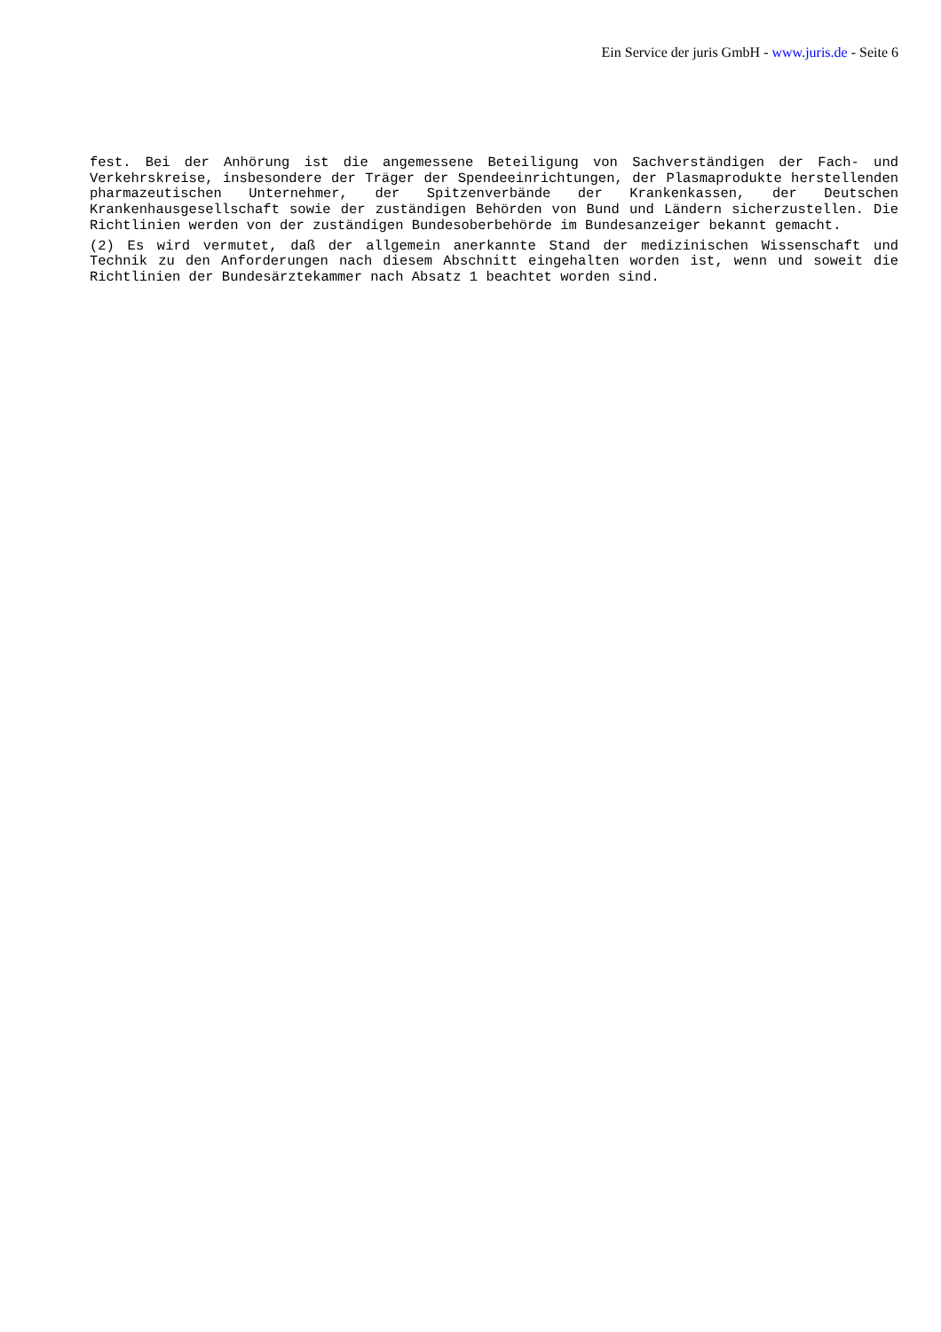Ein Service der juris GmbH - www.juris.de - Seite 6
fest. Bei der Anhörung ist die angemessene Beteiligung von Sachverständigen der Fach- und Verkehrskreise, insbesondere der Träger der Spendeeinrichtungen, der Plasmaprodukte herstellenden pharmazeutischen Unternehmer, der Spitzenverbände der Krankenkassen, der Deutschen Krankenhausgesellschaft sowie der zuständigen Behörden von Bund und Ländern sicherzustellen. Die Richtlinien werden von der zuständigen Bundesoberbehörde im Bundesanzeiger bekannt gemacht.
(2) Es wird vermutet, daß der allgemein anerkannte Stand der medizinischen Wissenschaft und Technik zu den Anforderungen nach diesem Abschnitt eingehalten worden ist, wenn und soweit die Richtlinien der Bundesärztekammer nach Absatz 1 beachtet worden sind.